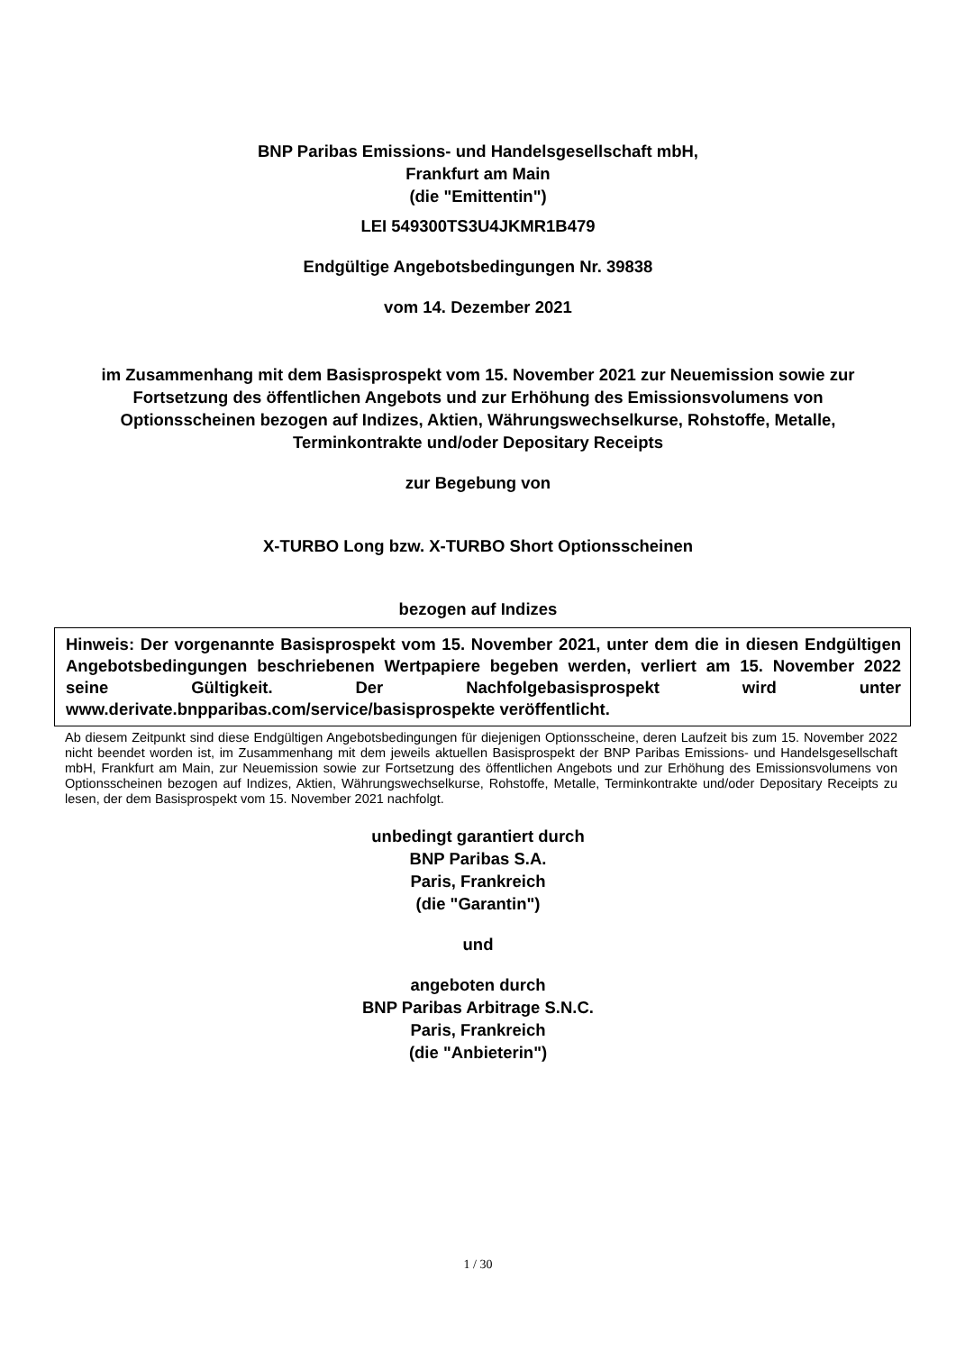BNP Paribas Emissions- und Handelsgesellschaft mbH,
Frankfurt am Main
(die "Emittentin")
LEI 549300TS3U4JKMR1B479
Endgültige Angebotsbedingungen Nr. 39838
vom 14. Dezember 2021
im Zusammenhang mit dem Basisprospekt vom 15. November 2021 zur Neuemission sowie zur Fortsetzung des öffentlichen Angebots und zur Erhöhung des Emissionsvolumens von Optionsscheinen bezogen auf Indizes, Aktien, Währungswechselkurse, Rohstoffe, Metalle, Terminkontrakte und/oder Depositary Receipts
zur Begebung von
X-TURBO Long bzw. X-TURBO Short Optionsscheinen
bezogen auf Indizes
Hinweis: Der vorgenannte Basisprospekt vom 15. November 2021, unter dem die in diesen Endgültigen Angebotsbedingungen beschriebenen Wertpapiere begeben werden, verliert am 15. November 2022 seine Gültigkeit. Der Nachfolgebasisprospekt wird unter www.derivate.bnpparibas.com/service/basisprospekte veröffentlicht.
Ab diesem Zeitpunkt sind diese Endgültigen Angebotsbedingungen für diejenigen Optionsscheine, deren Laufzeit bis zum 15. November 2022 nicht beendet worden ist, im Zusammenhang mit dem jeweils aktuellen Basisprospekt der BNP Paribas Emissions- und Handelsgesellschaft mbH, Frankfurt am Main, zur Neuemission sowie zur Fortsetzung des öffentlichen Angebots und zur Erhöhung des Emissionsvolumens von Optionsscheinen bezogen auf Indizes, Aktien, Währungswechselkurse, Rohstoffe, Metalle, Terminkontrakte und/oder Depositary Receipts zu lesen, der dem Basisprospekt vom 15. November 2021 nachfolgt.
unbedingt garantiert durch
BNP Paribas S.A.
Paris, Frankreich
(die "Garantin")
und
angeboten durch
BNP Paribas Arbitrage S.N.C.
Paris, Frankreich
(die "Anbieterin")
1 / 30